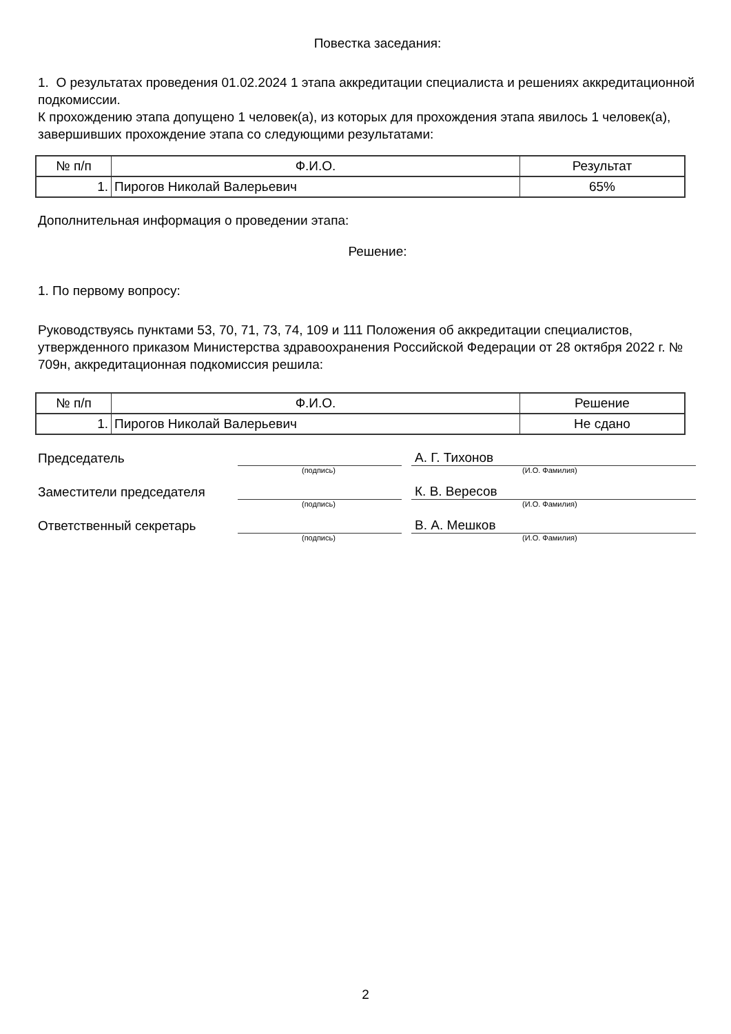Повестка заседания:
1. О результатах проведения 01.02.2024 1 этапа аккредитации специалиста и решениях аккредитационной подкомиссии.
К прохождению этапа допущено 1 человек(а), из которых для прохождения этапа явилось 1 человек(а), завершивших прохождение этапа со следующими результатами:
| № п/п | Ф.И.О. | Результат |
| --- | --- | --- |
| 1. | Пирогов Николай Валерьевич | 65% |
Дополнительная информация о проведении этапа:
Решение:
1. По первому вопросу:
Руководствуясь пунктами 53, 70, 71, 73, 74, 109 и 111 Положения об аккредитации специалистов, утвержденного приказом Министерства здравоохранения Российской Федерации от 28 октября 2022 г. № 709н, аккредитационная подкомиссия решила:
| № п/п | Ф.И.О. | Решение |
| --- | --- | --- |
| 1. | Пирогов Николай Валерьевич | Не сдано |
Председатель А. Г. Тихонов
(подпись) (И.О. Фамилия)
Заместители председателя К. В. Вересов
(подпись) (И.О. Фамилия)
Ответственный секретарь В. А. Мешков
(подпись) (И.О. Фамилия)
2